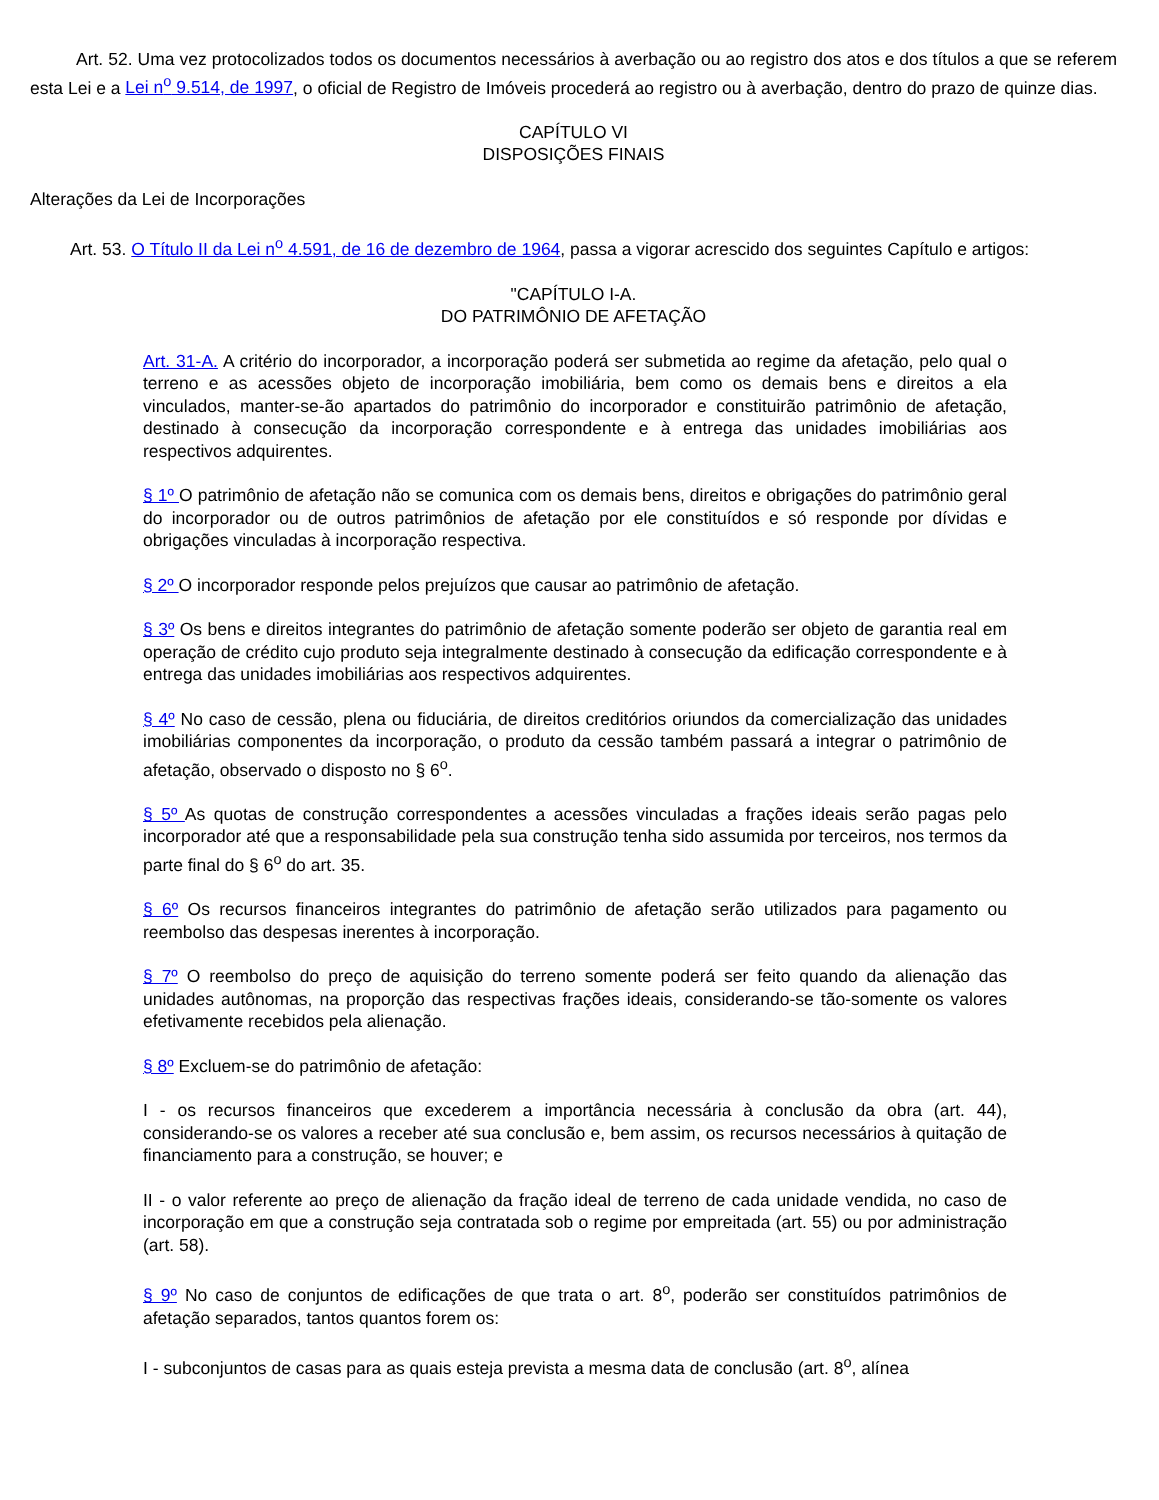Art. 52. Uma vez protocolizados todos os documentos necessários à averbação ou ao registro dos atos e dos títulos a que se referem esta Lei e a Lei n<sup>o</sup> 9.514, de 1997, o oficial de Registro de Imóveis procederá ao registro ou à averbação, dentro do prazo de quinze dias.
CAPÍTULO VI
DISPOSIÇÕES FINAIS
Alterações da Lei de Incorporações
Art. 53. O Título II da Lei n<sup>o</sup> 4.591, de 16 de dezembro de 1964, passa a vigorar acrescido dos seguintes Capítulo e artigos:
"CAPÍTULO I-A.
DO PATRIMÔNIO DE AFETAÇÃO
Art. 31-A. A critério do incorporador, a incorporação poderá ser submetida ao regime da afetação, pelo qual o terreno e as acessões objeto de incorporação imobiliária, bem como os demais bens e direitos a ela vinculados, manter-se-ão apartados do patrimônio do incorporador e constituirão patrimônio de afetação, destinado à consecução da incorporação correspondente e à entrega das unidades imobiliárias aos respectivos adquirentes.
§ 1º O patrimônio de afetação não se comunica com os demais bens, direitos e obrigações do patrimônio geral do incorporador ou de outros patrimônios de afetação por ele constituídos e só responde por dívidas e obrigações vinculadas à incorporação respectiva.
§ 2º O incorporador responde pelos prejuízos que causar ao patrimônio de afetação.
§ 3º Os bens e direitos integrantes do patrimônio de afetação somente poderão ser objeto de garantia real em operação de crédito cujo produto seja integralmente destinado à consecução da edificação correspondente e à entrega das unidades imobiliárias aos respectivos adquirentes.
§ 4º No caso de cessão, plena ou fiduciária, de direitos creditórios oriundos da comercialização das unidades imobiliárias componentes da incorporação, o produto da cessão também passará a integrar o patrimônio de afetação, observado o disposto no § 6<sup>o</sup>.
§ 5º As quotas de construção correspondentes a acessões vinculadas a frações ideais serão pagas pelo incorporador até que a responsabilidade pela sua construção tenha sido assumida por terceiros, nos termos da parte final do § 6<sup>o</sup> do art. 35.
§ 6º Os recursos financeiros integrantes do patrimônio de afetação serão utilizados para pagamento ou reembolso das despesas inerentes à incorporação.
§ 7º O reembolso do preço de aquisição do terreno somente poderá ser feito quando da alienação das unidades autônomas, na proporção das respectivas frações ideais, considerando-se tão-somente os valores efetivamente recebidos pela alienação.
§ 8º Excluem-se do patrimônio de afetação:
I - os recursos financeiros que excederem a importância necessária à conclusão da obra (art. 44), considerando-se os valores a receber até sua conclusão e, bem assim, os recursos necessários à quitação de financiamento para a construção, se houver; e
II - o valor referente ao preço de alienação da fração ideal de terreno de cada unidade vendida, no caso de incorporação em que a construção seja contratada sob o regime por empreitada (art. 55) ou por administração (art. 58).
§ 9º No caso de conjuntos de edificações de que trata o art. 8<sup>o</sup>, poderão ser constituídos patrimônios de afetação separados, tantos quantos forem os:
I - subconjuntos de casas para as quais esteja prevista a mesma data de conclusão (art. 8<sup>o</sup>, alínea